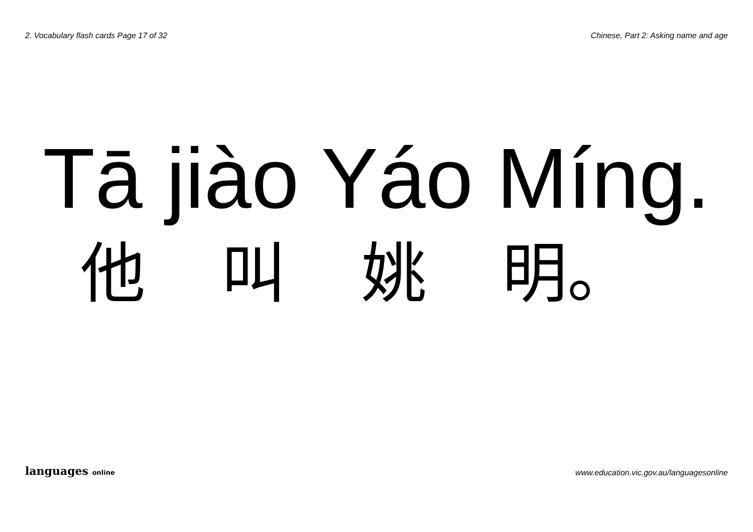2. Vocabulary flash cards Page 17 of 32 Chinese, Part 2: Asking name and age
Tā jiào Yáo Míng.
他 叫 姚 明。
languages online www.education.vic.gov.au/languagesonline